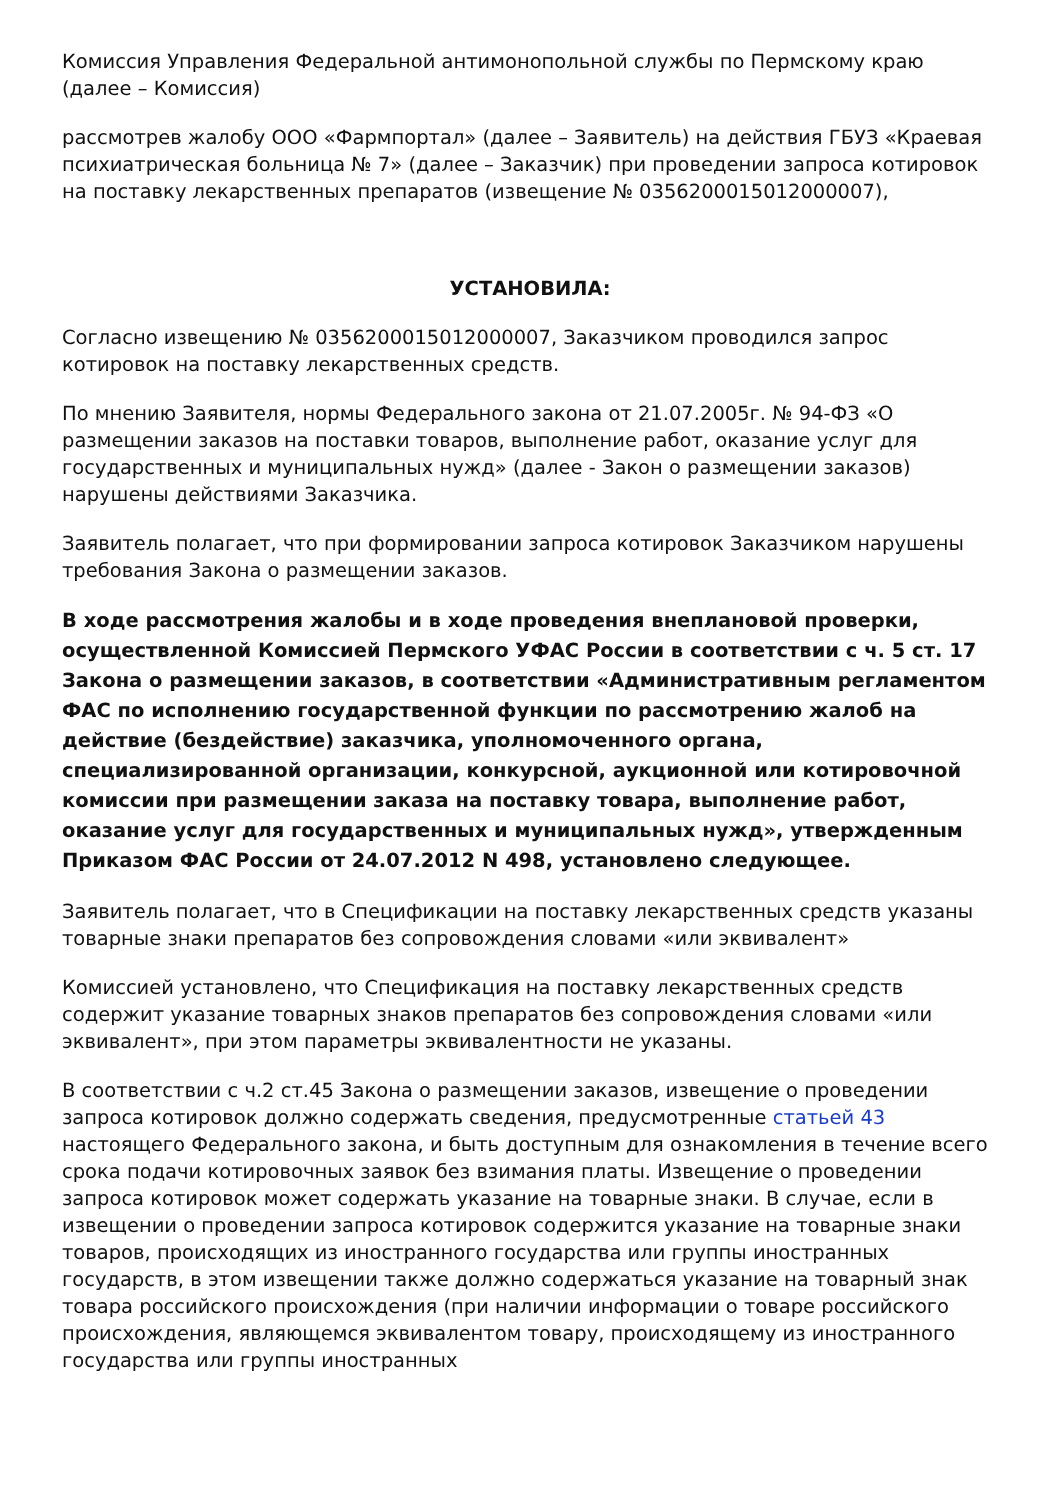Комиссия Управления Федеральной антимонопольной службы по Пермскому краю (далее – Комиссия)
рассмотрев жалобу ООО «Фармпортал» (далее – Заявитель) на действия ГБУЗ «Краевая психиатрическая больница № 7» (далее – Заказчик) при проведении запроса котировок на поставку лекарственных препаратов (извещение № 0356200015012000007),
УСТАНОВИЛА:
Согласно извещению № 0356200015012000007, Заказчиком проводился запрос котировок на поставку лекарственных средств.
По мнению Заявителя, нормы Федерального закона от 21.07.2005г. № 94-ФЗ «О размещении заказов на поставки товаров, выполнение работ, оказание услуг для государственных и муниципальных нужд» (далее - Закон о размещении заказов) нарушены действиями Заказчика.
Заявитель полагает, что при формировании запроса котировок Заказчиком нарушены требования Закона о размещении заказов.
В ходе рассмотрения жалобы и в ходе проведения внеплановой проверки, осуществленной Комиссией Пермского УФАС России в соответствии с ч. 5 ст. 17 Закона о размещении заказов, в соответствии «Административным регламентом ФАС по исполнению государственной функции по рассмотрению жалоб на действие (бездействие) заказчика, уполномоченного органа, специализированной организации, конкурсной, аукционной или котировочной комиссии при размещении заказа на поставку товара, выполнение работ, оказание услуг для государственных и муниципальных нужд», утвержденным Приказом ФАС России от 24.07.2012 N 498, установлено следующее.
Заявитель полагает, что в Спецификации на поставку лекарственных средств указаны товарные знаки препаратов без сопровождения словами «или эквивалент»
Комиссией установлено, что Спецификация на поставку лекарственных средств содержит указание товарных знаков препаратов без сопровождения словами «или эквивалент», при этом параметры эквивалентности не указаны.
В соответствии с ч.2 ст.45 Закона о размещении заказов, извещение о проведении запроса котировок должно содержать сведения, предусмотренные статьей 43 настоящего Федерального закона, и быть доступным для ознакомления в течение всего срока подачи котировочных заявок без взимания платы. Извещение о проведении запроса котировок может содержать указание на товарные знаки. В случае, если в извещении о проведении запроса котировок содержится указание на товарные знаки товаров, происходящих из иностранного государства или группы иностранных государств, в этом извещении также должно содержаться указание на товарный знак товара российского происхождения (при наличии информации о товаре российского происхождения, являющемся эквивалентом товару, происходящему из иностранного государства или группы иностранных